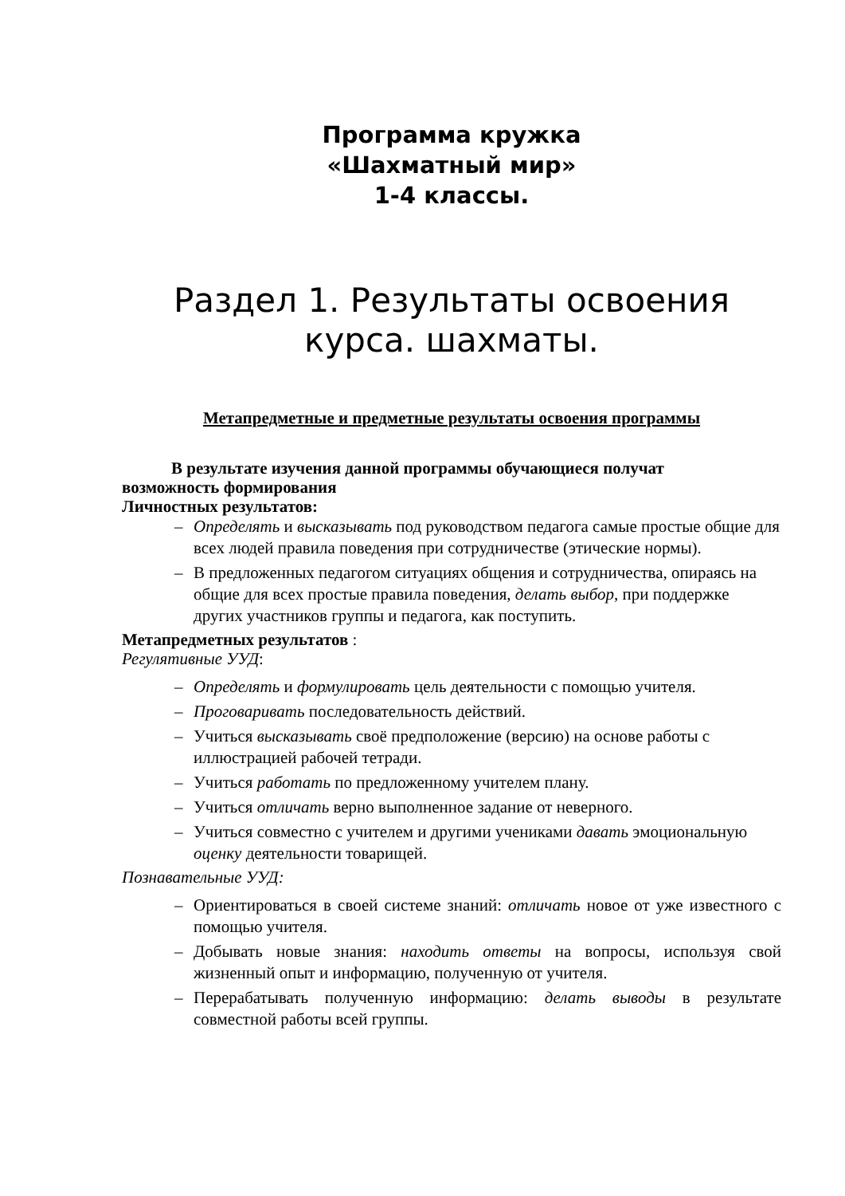Программа кружка
«Шахматный мир»
1-4 классы.
Раздел 1. Результаты освоения курса. шахматы.
Метапредметные и предметные результаты освоения программы
В результате изучения данной программы обучающиеся получат
возможность формирования
Личностных результатов:
– Определять и высказывать под руководством педагога самые простые общие для всех людей правила поведения при сотрудничестве (этические нормы).
– В предложенных педагогом ситуациях общения и сотрудничества, опираясь на общие для всех простые правила поведения, делать выбор, при поддержке других участников группы и педагога, как поступить.
Метапредметных результатов :
Регулятивные УУД:
– Определять и формулировать цель деятельности с помощью учителя.
– Проговаривать последовательность действий.
– Учиться высказывать своё предположение (версию) на основе работы с иллюстрацией рабочей тетради.
– Учиться работать по предложенному учителем плану.
– Учиться отличать верно выполненное задание от неверного.
– Учиться совместно с учителем и другими учениками давать эмоциональную оценку деятельности товарищей.
Познавательные УУД:
– Ориентироваться в своей системе знаний: отличать новое от уже известного с помощью учителя.
– Добывать новые знания: находить ответы на вопросы, используя свой жизненный опыт и информацию, полученную от учителя.
– Перерабатывать полученную информацию: делать выводы в результате совместной работы всей группы.